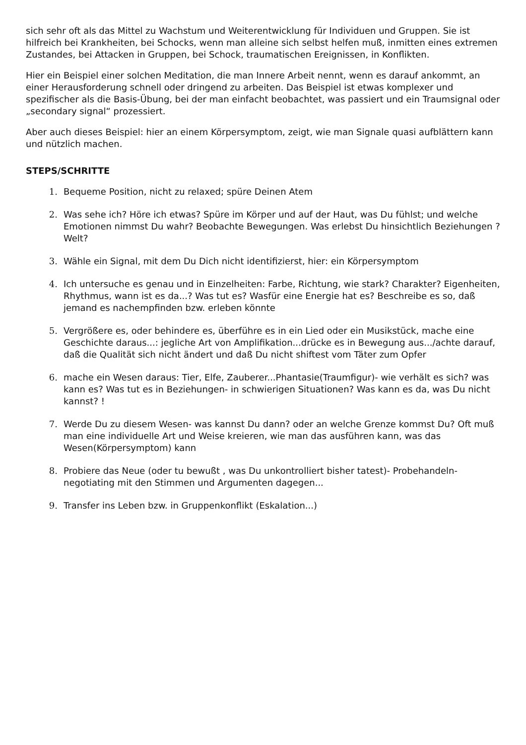sich sehr oft als das Mittel zu Wachstum und Weiterentwicklung für Individuen und Gruppen. Sie ist hilfreich bei Krankheiten, bei Schocks, wenn man alleine sich selbst helfen muß, inmitten eines extremen Zustandes, bei Attacken in Gruppen, bei Schock, traumatischen Ereignissen, in Konflikten.
Hier ein Beispiel einer solchen Meditation, die man Innere Arbeit nennt, wenn es darauf ankommt, an einer Herausforderung schnell oder dringend zu arbeiten. Das Beispiel ist etwas komplexer und spezifischer als die Basis-Übung, bei der man einfacht beobachtet, was passiert und ein Traumsignal oder „secondary signal“ prozessiert.
Aber auch dieses Beispiel: hier an einem Körpersymptom, zeigt, wie man Signale quasi aufblättern kann und nützlich machen.
STEPS/SCHRITTE
1. Bequeme Position, nicht zu relaxed; spüre Deinen Atem
2. Was sehe ich? Höre ich etwas? Spüre im Körper und auf der Haut, was Du fühlst; und welche Emotionen nimmst Du wahr? Beobachte Bewegungen. Was erlebst Du hinsichtlich Beziehungen ? Welt?
3. Wähle ein Signal, mit dem Du Dich nicht identifizierst, hier: ein Körpersymptom
4. Ich untersuche es genau und in Einzelheiten: Farbe, Richtung, wie stark? Charakter? Eigenheiten, Rhythmus, wann ist es da...? Was tut es? Wasfür eine Energie hat es? Beschreibe es so, daß jemand es nachempfinden bzw. erleben könnte
5. Vergrößere es, oder behindere es, überführe es in ein Lied oder ein Musikstück, mache eine Geschichte daraus...: jegliche Art von Amplifikation...drücke es in Bewegung aus.../achte darauf, daß die Qualität sich nicht ändert und daß Du nicht shiftest vom Täter zum Opfer
6. mache ein Wesen daraus: Tier, Elfe, Zauberer...Phantasie(Traumfigur)- wie verhält es sich? was kann es? Was tut es in Beziehungen- in schwierigen Situationen? Was kann es da, was Du nicht kannst? !
7. Werde Du zu diesem Wesen- was kannst Du dann? oder an welche Grenze kommst Du? Oft muß man eine individuelle Art und Weise kreieren, wie man das ausführen kann, was das Wesen(Körpersymptom) kann
8. Probiere das Neue (oder tu bewußt , was Du unkontrolliert bisher tatest)- Probehandeln- negotiating mit den Stimmen und Argumenten dagegen...
9. Transfer ins Leben bzw. in Gruppenkonflikt (Eskalation...)